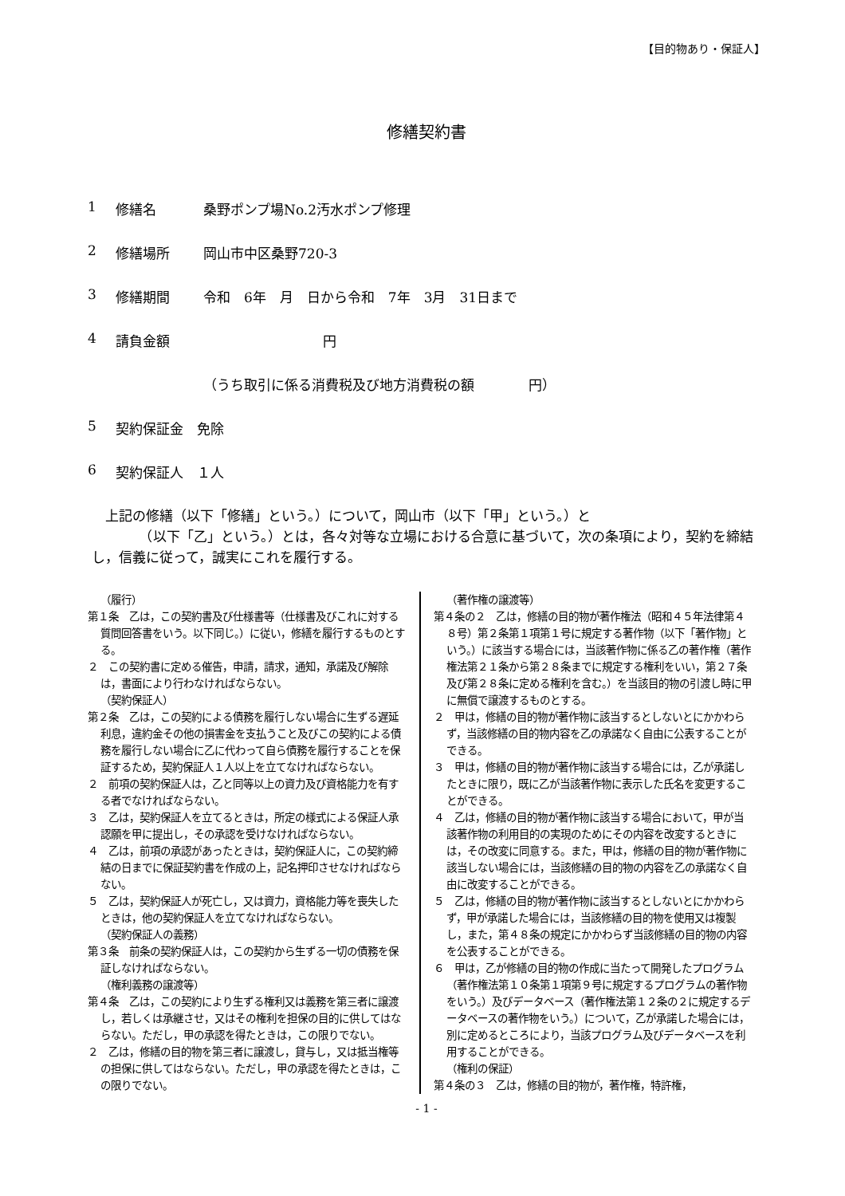【目的物あり・保証人】
修繕契約書
1 修繕名 桑野ポンプ場No.2汚水ポンプ修理
2 修繕場所 岡山市中区桑野720-3
3 修繕期間 令和　6年　月　日から令和　7年　3月　31日まで
4 請負金額 円
（うち取引に係る消費税及び地方消費税の額　　　　円）
5 契約保証金　免除
6 契約保証人　１人
　上記の修繕（以下「修繕」という。）について，岡山市（以下「甲」という。）と
　　　　（以下「乙」という。）とは，各々対等な立場における合意に基づいて，次の条項により，契約を締結し，信義に従って，誠実にこれを履行する。
（履行）
第１条　乙は，この契約書及び仕様書等（仕様書及びこれに対する質問回答書をいう。以下同じ。）に従い，修繕を履行するものとする。
２　この契約書に定める催告，申請，請求，通知，承諾及び解除は，書面により行わなければならない。
（契約保証人）
第２条　乙は，この契約による債務を履行しない場合に生ずる遅延利息，違約金その他の損害金を支払うこと及びこの契約による債務を履行しない場合に乙に代わって自ら債務を履行することを保証するため，契約保証人１人以上を立てなければならない。
２　前項の契約保証人は，乙と同等以上の資力及び資格能力を有する者でなければならない。
３　乙は，契約保証人を立てるときは，所定の様式による保証人承認願を甲に提出し，その承認を受けなければならない。
４　乙は，前項の承認があったときは，契約保証人に，この契約締結の日までに保証契約書を作成の上，記名押印させなければならない。
５　乙は，契約保証人が死亡し，又は資力，資格能力等を喪失したときは，他の契約保証人を立てなければならない。
（契約保証人の義務）
第３条　前条の契約保証人は，この契約から生ずる一切の債務を保証しなければならない。
（権利義務の譲渡等）
第４条　乙は，この契約により生ずる権利又は義務を第三者に譲渡し，若しくは承継させ，又はその権利を担保の目的に供してはならない。ただし，甲の承認を得たときは，この限りでない。
２　乙は，修繕の目的物を第三者に譲渡し，貸与し，又は抵当権等の担保に供してはならない。ただし，甲の承認を得たときは，この限りでない。
（著作権の譲渡等）
第４条の２　乙は，修繕の目的物が著作権法（昭和４５年法律第４８号）第２条第１項第１号に規定する著作物（以下「著作物」という。）に該当する場合には，当該著作物に係る乙の著作権（著作権法第２１条から第２８条までに規定する権利をいい，第２７条及び第２８条に定める権利を含む。）を当該目的物の引渡し時に甲に無償で譲渡するものとする。
２　甲は，修繕の目的物が著作物に該当するとしないとにかかわらず，当該修繕の目的物内容を乙の承諾なく自由に公表することができる。
３　甲は，修繕の目的物が著作物に該当する場合には，乙が承諾したときに限り，既に乙が当該著作物に表示した氏名を変更することができる。
４　乙は，修繕の目的物が著作物に該当する場合において，甲が当該著作物の利用目的の実現のためにその内容を改変するときには，その改変に同意する。また，甲は，修繕の目的物が著作物に該当しない場合には，当該修繕の目的物の内容を乙の承諾なく自由に改変することができる。
５　乙は，修繕の目的物が著作物に該当するとしないとにかかわらず，甲が承諾した場合には，当該修繕の目的物を使用又は複製し，また，第４８条の規定にかかわらず当該修繕の目的物の内容を公表することができる。
６　甲は，乙が修繕の目的物の作成に当たって開発したプログラム（著作権法第１０条第１項第９号に規定するプログラムの著作物をいう。）及びデータベース（著作権法第１２条の２に規定するデータベースの著作物をいう。）について，乙が承諾した場合には，別に定めるところにより，当該プログラム及びデータベースを利用することができる。
（権利の保証）
第４条の３　乙は，修繕の目的物が，著作権，特許権，
- 1 -